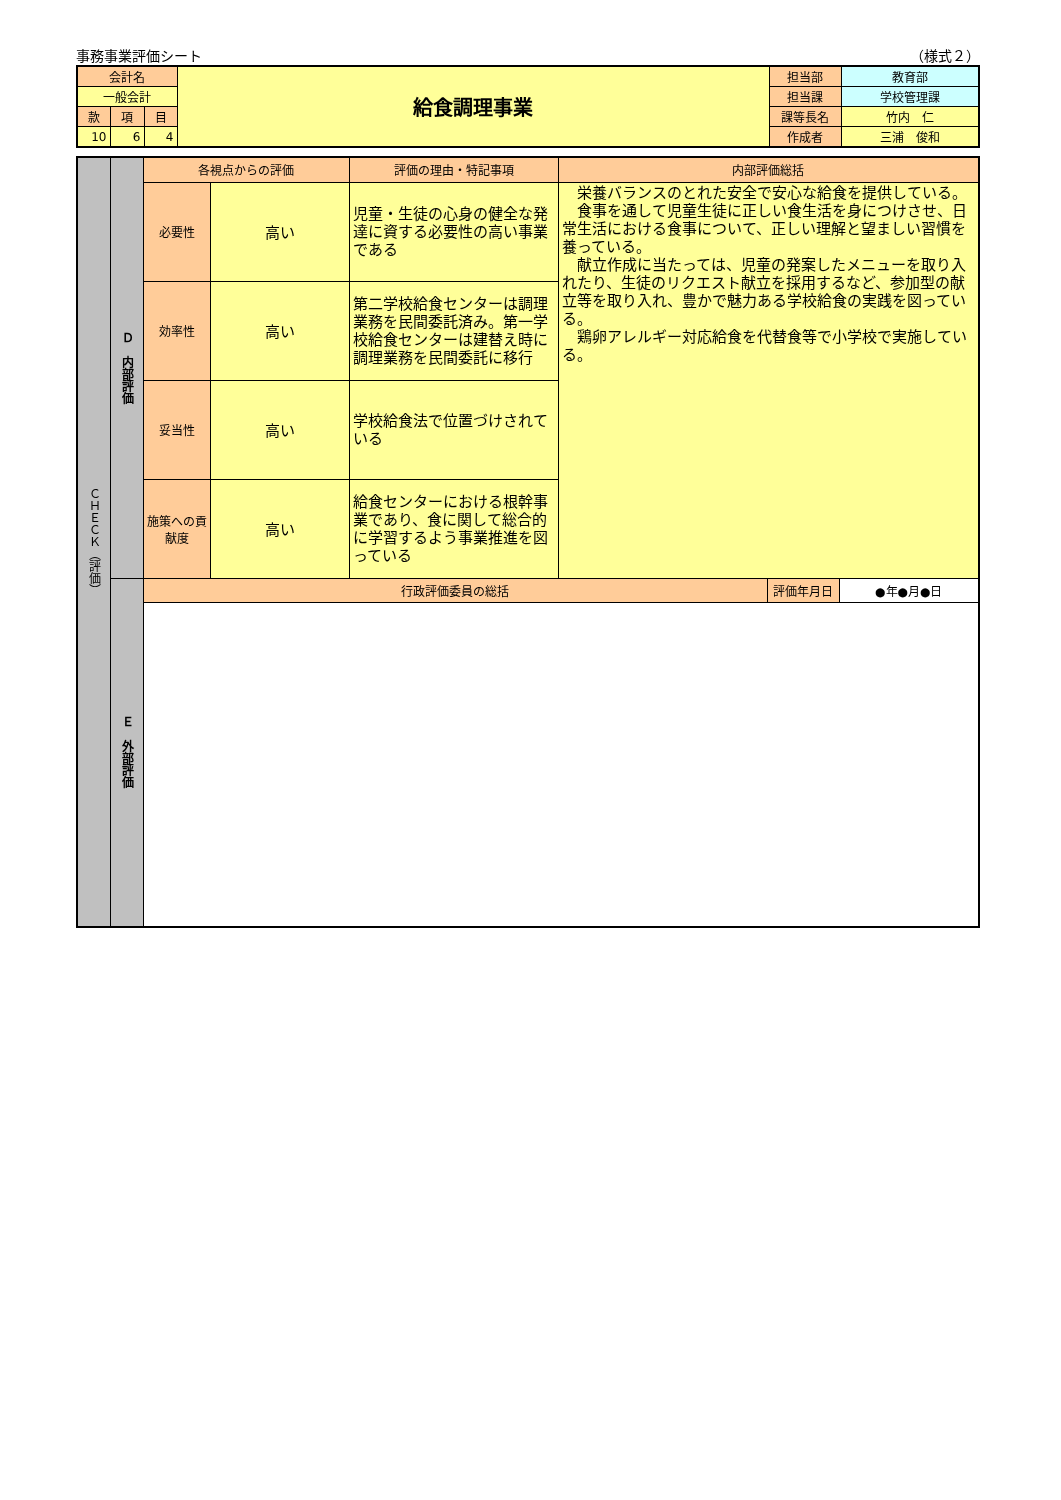事務事業評価シート （様式２）
| 会計名 | | | 給食調理事業 | 担当部 | 教育部 |
| 一般会計 | | | | 担当課 | 学校管理課 |
| 款 | 項 | 目 | | 課等長名 | 竹内 仁 |
| 10 | 6 | 4 | | 作成者 | 三浦 俊和 |
| ＣＨＥＣＫ（評価） | Ｄ 内部評価 | 各視点からの評価 | | 評価の理由・特記事項 | 内部評価総括 | | |
| | | 必要性 | 高い | 児童・生徒の心身の健全な発達に資する必要性の高い事業である | 栄養バランスのとれた安全で安心な給食を提供している。 食事を通して児童生徒に正しい食生活を身につけさせ、日常生活における食事について、正しい理解と望ましい習慣を養っている。 献立作成に当たっては、児童の発案したメニューを取り入れたり、生徒のリクエスト献立を採用するなど、参加型の献立等を取り入れ、豊かで魅力ある学校給食の実践を図っている。 鶏卵アレルギー対応給食を代替食等で小学校で実施している。 | | |
| | | 効率性 | 高い | 第二学校給食センターは調理業務を民間委託済み。第一学校給食センターは建替え時に調理業務を民間委託に移行 | | | |
| | | 妥当性 | 高い | 学校給食法で位置づけされている | | | |
| | | 施策への貢献度 | 高い | 給食センターにおける根幹事業であり、食に関して総合的に学習するよう事業推進を図っている | | | |
| | Ｅ 外部評価 | 行政評価委員の総括 | | | | 評価年月日 | ●年●月●日 |